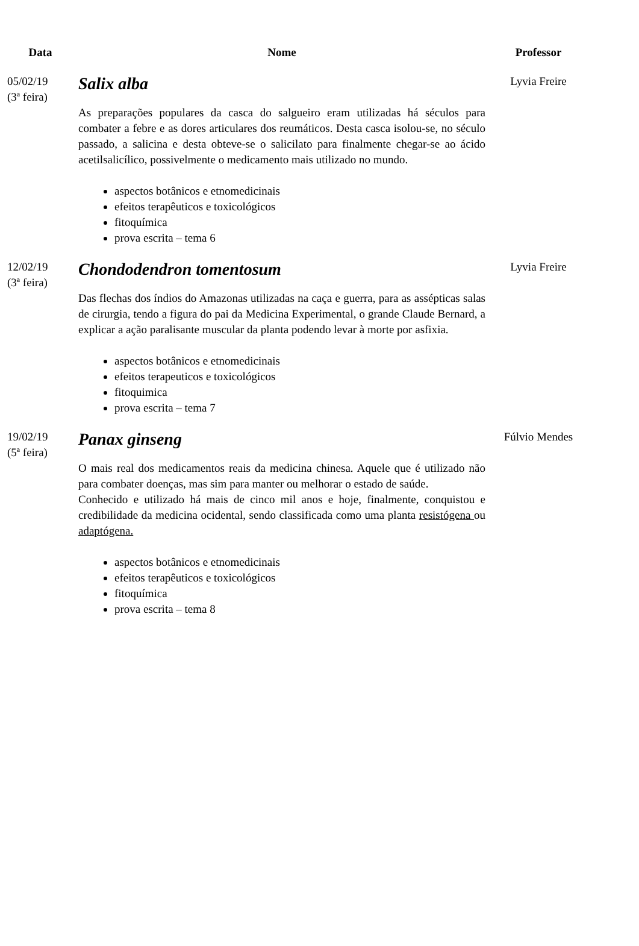| Data | Nome | Professor |
| --- | --- | --- |
| 05/02/19 (3ª feira) | Salix alba As preparações populares da casca do salgueiro eram utilizadas há séculos para combater a febre e as dores articulares dos reumáticos. Desta casca isolou-se, no século passado, a salicina e desta obteve-se o salicilato para finalmente chegar-se ao ácido acetilsalicílico, possivelmente o medicamento mais utilizado no mundo. aspectos botânicos e etnomedicinais efeitos terapêuticos e toxicológicos fitoquímica prova escrita – tema 6 | Lyvia Freire |
| 12/02/19 (3ª feira) | Chondodendron tomentosum Das flechas dos índios do Amazonas utilizadas na caça e guerra, para as assépticas salas de cirurgia, tendo a figura do pai da Medicina Experimental, o grande Claude Bernard, a explicar a ação paralisante muscular da planta podendo levar à morte por asfixia. aspectos botânicos e etnomedicinais efeitos terapeuticos e toxicológicos fitoquimica prova escrita – tema 7 | Lyvia Freire |
| 19/02/19 (5ª feira) | Panax ginseng O mais real dos medicamentos reais da medicina chinesa. Aquele que é utilizado não para combater doenças, mas sim para manter ou melhorar o estado de saúde. Conhecido e utilizado há mais de cinco mil anos e hoje, finalmente, conquistou e credibilidade da medicina ocidental, sendo classificada como uma planta resistógena ou adaptógena. aspectos botânicos e etnomedicinais efeitos terapêuticos e toxicológicos fitoquímica prova escrita – tema 8 | Fúlvio Mendes |